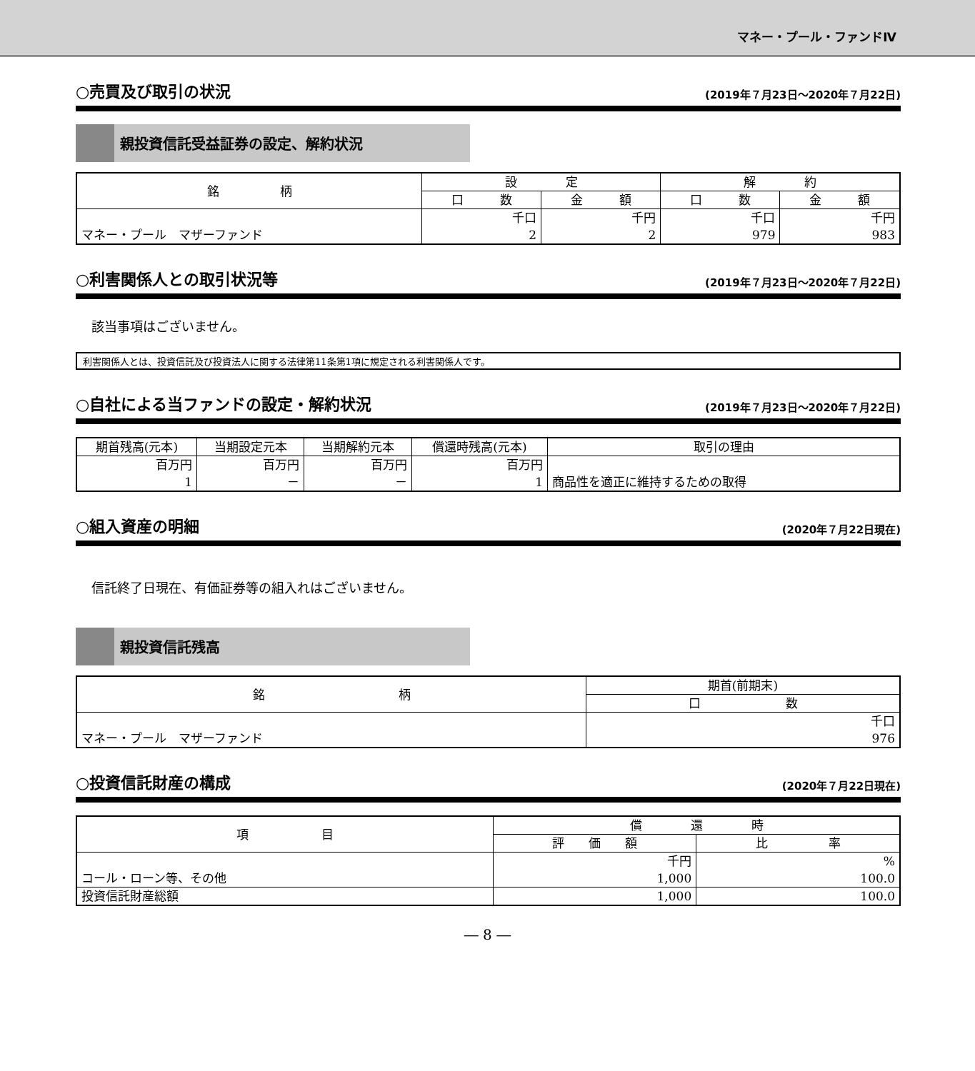マネー・プール・ファンドⅣ
○売買及び取引の状況 (2019年７月23日～2020年７月22日)
親投資信託受益証券の設定、解約状況
| 銘 柄 | 設 定 | | 解 約 | |
| --- | --- | --- | --- | --- |
| | 口 数 | 金 額 | 口 数 | 金 額 |
| | 千口 | 千円 | 千口 | 千円 |
| マネー・プール マザーファンド | 2 | 2 | 979 | 983 |
○利害関係人との取引状況等 (2019年７月23日～2020年７月22日)
該当事項はございません。
利害関係人とは、投資信託及び投資法人に関する法律第11条第1項に規定される利害関係人です。
○自社による当ファンドの設定・解約状況 (2019年７月23日～2020年７月22日)
| 期首残高(元本) | 当期設定元本 | 当期解約元本 | 償還時残高(元本) | 取引の理由 |
| --- | --- | --- | --- | --- |
| 百万円 | 百万円 | 百万円 | 百万円 | |
| 1 | － | － | 1 | 商品性を適正に維持するための取得 |
○組入資産の明細 (2020年７月22日現在)
信託終了日現在、有価証券等の組入れはございません。
親投資信託残高
| 銘 柄 | 期首(前期末) |
| --- | --- |
| | 口 数 |
| | 千口 |
| マネー・プール マザーファンド | 976 |
○投資信託財産の構成 (2020年７月22日現在)
| 項 目 | 償 還 時 | |
| --- | --- | --- |
| | 評 価 額 | 比 率 |
| | 千円 | % |
| コール・ローン等、その他 | 1,000 | 100.0 |
| 投資信託財産総額 | 1,000 | 100.0 |
― 8 ―